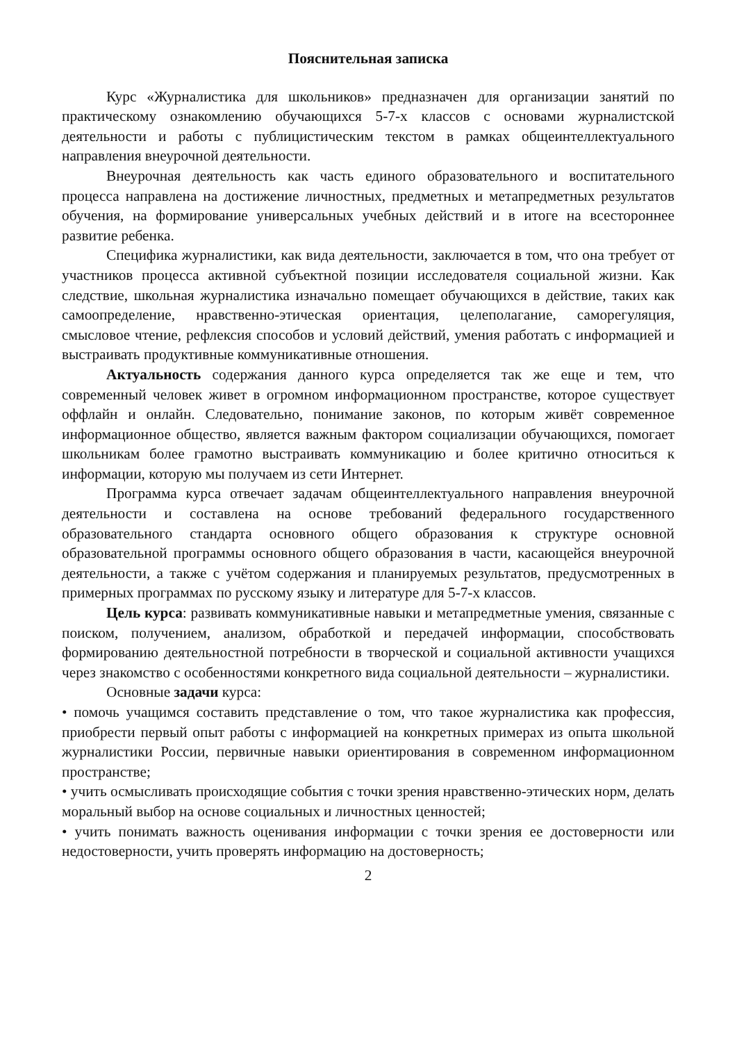Пояснительная записка
Курс «Журналистика для школьников» предназначен для организации занятий по практическому ознакомлению обучающихся 5-7-х классов с основами журналистской деятельности и работы с публицистическим текстом в рамках общеинтеллектуального направления внеурочной деятельности.
Внеурочная деятельность как часть единого образовательного и воспитательного процесса направлена на достижение личностных, предметных и метапредметных результатов обучения, на формирование универсальных учебных действий и в итоге на всестороннее развитие ребенка.
Специфика журналистики, как вида деятельности, заключается в том, что она требует от участников процесса активной субъектной позиции исследователя социальной жизни. Как следствие, школьная журналистика изначально помещает обучающихся в действие, таких как самоопределение, нравственно-этическая ориентация, целеполагание, саморегуляция, смысловое чтение, рефлексия способов и условий действий, умения работать с информацией и выстраивать продуктивные коммуникативные отношения.
Актуальность содержания данного курса определяется так же еще и тем, что современный человек живет в огромном информационном пространстве, которое существует оффлайн и онлайн. Следовательно, понимание законов, по которым живёт современное информационное общество, является важным фактором социализации обучающихся, помогает школьникам более грамотно выстраивать коммуникацию и более критично относиться к информации, которую мы получаем из сети Интернет.
Программа курса отвечает задачам общеинтеллектуального направления внеурочной деятельности и составлена на основе требований федерального государственного образовательного стандарта основного общего образования к структуре основной образовательной программы основного общего образования в части, касающейся внеурочной деятельности, а также с учётом содержания и планируемых результатов, предусмотренных в примерных программах по русскому языку и литературе для 5-7-х классов.
Цель курса: развивать коммуникативные навыки и метапредметные умения, связанные с поиском, получением, анализом, обработкой и передачей информации, способствовать формированию деятельностной потребности в творческой и социальной активности учащихся через знакомство с особенностями конкретного вида социальной деятельности – журналистики.
Основные задачи курса:
• помочь учащимся составить представление о том, что такое журналистика как профессия, приобрести первый опыт работы с информацией на конкретных примерах из опыта школьной журналистики России, первичные навыки ориентирования в современном информационном пространстве;
• учить осмысливать происходящие события с точки зрения нравственно-этических норм, делать моральный выбор на основе социальных и личностных ценностей;
• учить понимать важность оценивания информации с точки зрения ее достоверности или недостоверности, учить проверять информацию на достоверность;
2